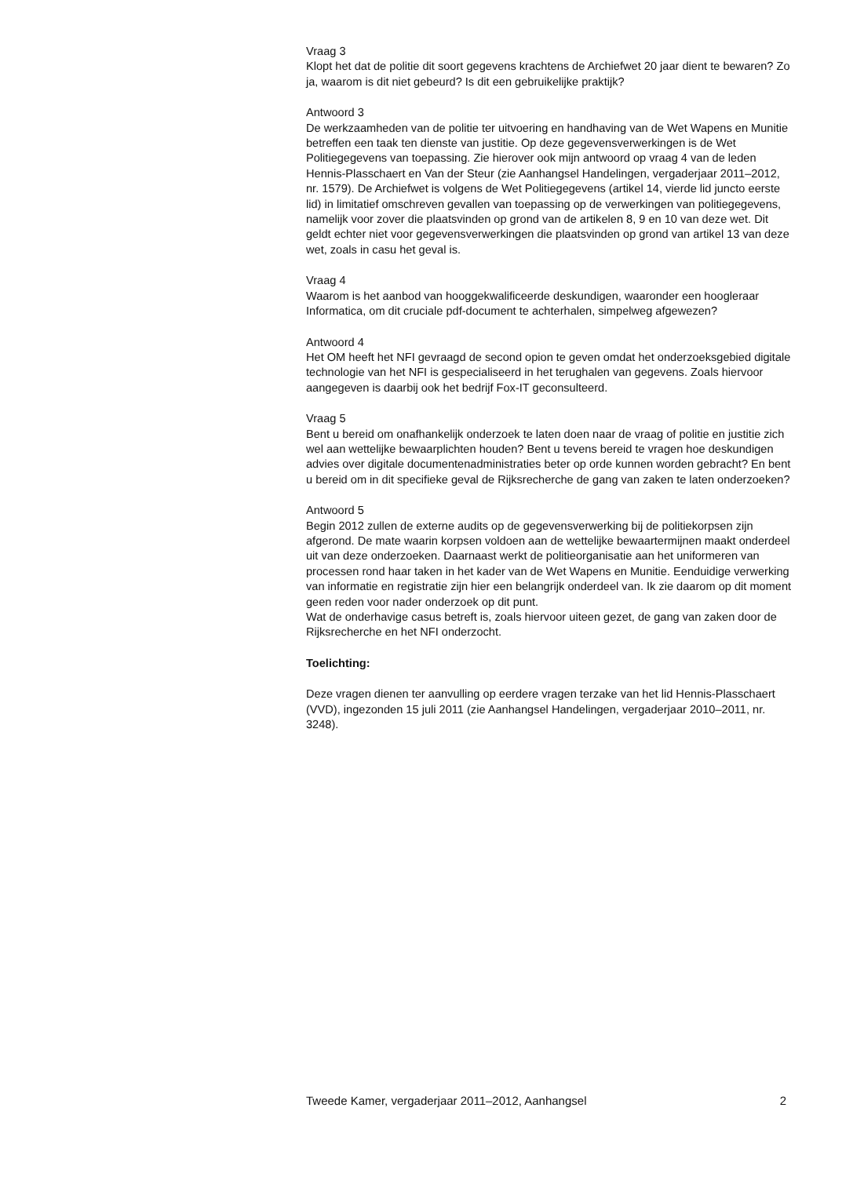Vraag 3
Klopt het dat de politie dit soort gegevens krachtens de Archiefwet 20 jaar dient te bewaren? Zo ja, waarom is dit niet gebeurd? Is dit een gebruikelijke praktijk?
Antwoord 3
De werkzaamheden van de politie ter uitvoering en handhaving van de Wet Wapens en Munitie betreffen een taak ten dienste van justitie. Op deze gegevensverwerkingen is de Wet Politiegegevens van toepassing. Zie hierover ook mijn antwoord op vraag 4 van de leden Hennis-Plasschaert en Van der Steur (zie Aanhangsel Handelingen, vergaderjaar 2011–2012, nr. 1579). De Archiefwet is volgens de Wet Politiegegevens (artikel 14, vierde lid juncto eerste lid) in limitatief omschreven gevallen van toepassing op de verwerkingen van politiegegevens, namelijk voor zover die plaatsvinden op grond van de artikelen 8, 9 en 10 van deze wet. Dit geldt echter niet voor gegevensverwerkingen die plaatsvinden op grond van artikel 13 van deze wet, zoals in casu het geval is.
Vraag 4
Waarom is het aanbod van hooggekwalificeerde deskundigen, waaronder een hoogleraar Informatica, om dit cruciale pdf-document te achterhalen, simpelweg afgewezen?
Antwoord 4
Het OM heeft het NFI gevraagd de second opion te geven omdat het onderzoeksgebied digitale technologie van het NFI is gespecialiseerd in het terughalen van gegevens. Zoals hiervoor aangegeven is daarbij ook het bedrijf Fox-IT geconsulteerd.
Vraag 5
Bent u bereid om onafhankelijk onderzoek te laten doen naar de vraag of politie en justitie zich wel aan wettelijke bewaarplichten houden? Bent u tevens bereid te vragen hoe deskundigen advies over digitale documentenadministraties beter op orde kunnen worden gebracht? En bent u bereid om in dit specifieke geval de Rijksrecherche de gang van zaken te laten onderzoeken?
Antwoord 5
Begin 2012 zullen de externe audits op de gegevensverwerking bij de politiekorpsen zijn afgerond. De mate waarin korpsen voldoen aan de wettelijke bewaartermijnen maakt onderdeel uit van deze onderzoeken. Daarnaast werkt de politieorganisatie aan het uniformeren van processen rond haar taken in het kader van de Wet Wapens en Munitie. Eenduidige verwerking van informatie en registratie zijn hier een belangrijk onderdeel van. Ik zie daarom op dit moment geen reden voor nader onderzoek op dit punt.
Wat de onderhavige casus betreft is, zoals hiervoor uiteen gezet, de gang van zaken door de Rijksrecherche en het NFI onderzocht.
Toelichting:
Deze vragen dienen ter aanvulling op eerdere vragen terzake van het lid Hennis-Plasschaert (VVD), ingezonden 15 juli 2011 (zie Aanhangsel Handelingen, vergaderjaar 2010–2011, nr. 3248).
Tweede Kamer, vergaderjaar 2011–2012, Aanhangsel 2